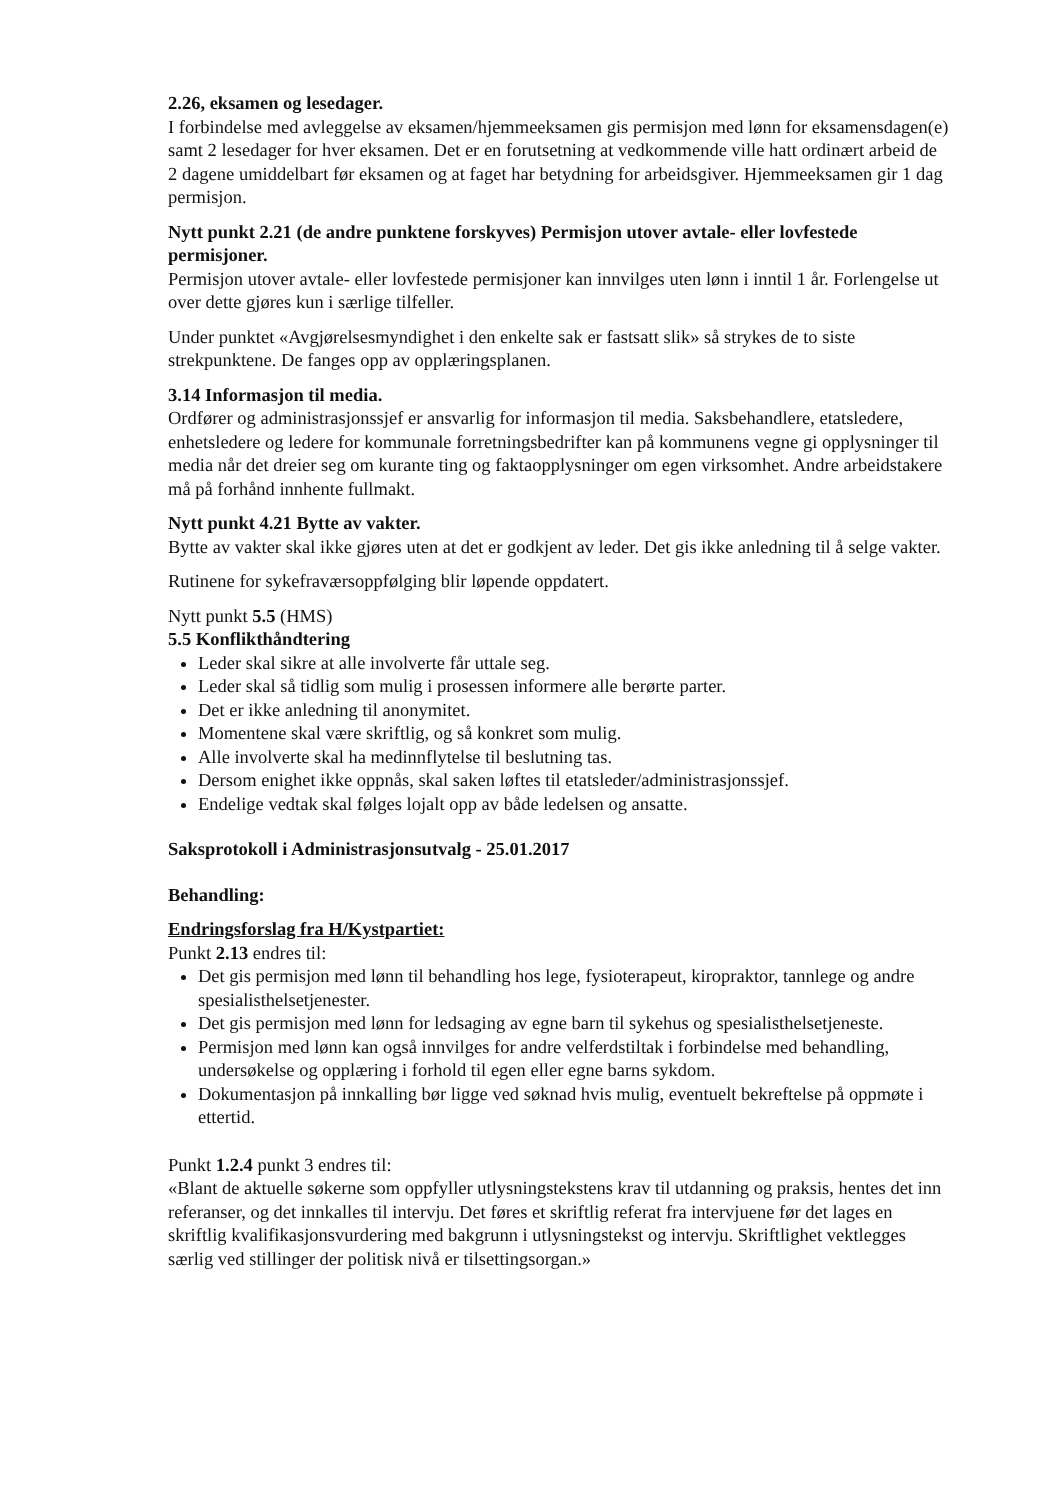2.26, eksamen og lesedager.
I forbindelse med avleggelse av eksamen/hjemmeeksamen gis permisjon med lønn for eksamensdagen(e) samt 2 lesedager for hver eksamen. Det er en forutsetning at vedkommende ville hatt ordinært arbeid de 2 dagene umiddelbart før eksamen og at faget har betydning for arbeidsgiver. Hjemmeeksamen gir 1 dag permisjon.
Nytt punkt 2.21 (de andre punktene forskyves) Permisjon utover avtale- eller lovfestede permisjoner.
Permisjon utover avtale- eller lovfestede permisjoner kan innvilges uten lønn i inntil 1 år. Forlengelse ut over dette gjøres kun i særlige tilfeller.
Under punktet «Avgjørelsesmyndighet i den enkelte sak er fastsatt slik» så strykes de to siste strekpunktene. De fanges opp av opplæringsplanen.
3.14 Informasjon til media.
Ordfører og administrasjonssjef er ansvarlig for informasjon til media. Saksbehandlere, etatsledere, enhetsledere og ledere for kommunale forretningsbedrifter kan på kommunens vegne gi opplysninger til media når det dreier seg om kurante ting og faktaopplysninger om egen virksomhet. Andre arbeidstakere må på forhånd innhente fullmakt.
Nytt punkt 4.21 Bytte av vakter.
Bytte av vakter skal ikke gjøres uten at det er godkjent av leder. Det gis ikke anledning til å selge vakter.
Rutinene for sykefraværsoppfølging blir løpende oppdatert.
Nytt punkt 5.5 (HMS)
5.5 Konflikthåndtering
Leder skal sikre at alle involverte får uttale seg.
Leder skal så tidlig som mulig i prosessen informere alle berørte parter.
Det er ikke anledning til anonymitet.
Momentene skal være skriftlig, og så konkret som mulig.
Alle involverte skal ha medinnflytelse til beslutning tas.
Dersom enighet ikke oppnås, skal saken løftes til etatsleder/administrasjonssjef.
Endelige vedtak skal følges lojalt opp av både ledelsen og ansatte.
Saksprotokoll i Administrasjonsutvalg - 25.01.2017
Behandling:
Endringsforslag fra H/Kystpartiet:
Punkt 2.13 endres til:
Det gis permisjon med lønn til behandling hos lege, fysioterapeut, kiropraktor, tannlege og andre spesialisthelsetjenester.
Det gis permisjon med lønn for ledsaging av egne barn til sykehus og spesialisthelsetjeneste.
Permisjon med lønn kan også innvilges for andre velferdstiltak i forbindelse med behandling, undersøkelse og opplæring i forhold til egen eller egne barns sykdom.
Dokumentasjon på innkalling bør ligge ved søknad hvis mulig, eventuelt bekreftelse på oppmøte i ettertid.
Punkt 1.2.4 punkt 3 endres til:
«Blant de aktuelle søkerne som oppfyller utlysningstekstens krav til utdanning og praksis, hentes det inn referanser, og det innkalles til intervju. Det føres et skriftlig referat fra intervjuene før det lages en skriftlig kvalifikasjonsvurdering med bakgrunn i utlysningstekst og intervju. Skriftlighet vektlegges særlig ved stillinger der politisk nivå er tilsettingsorgan.»